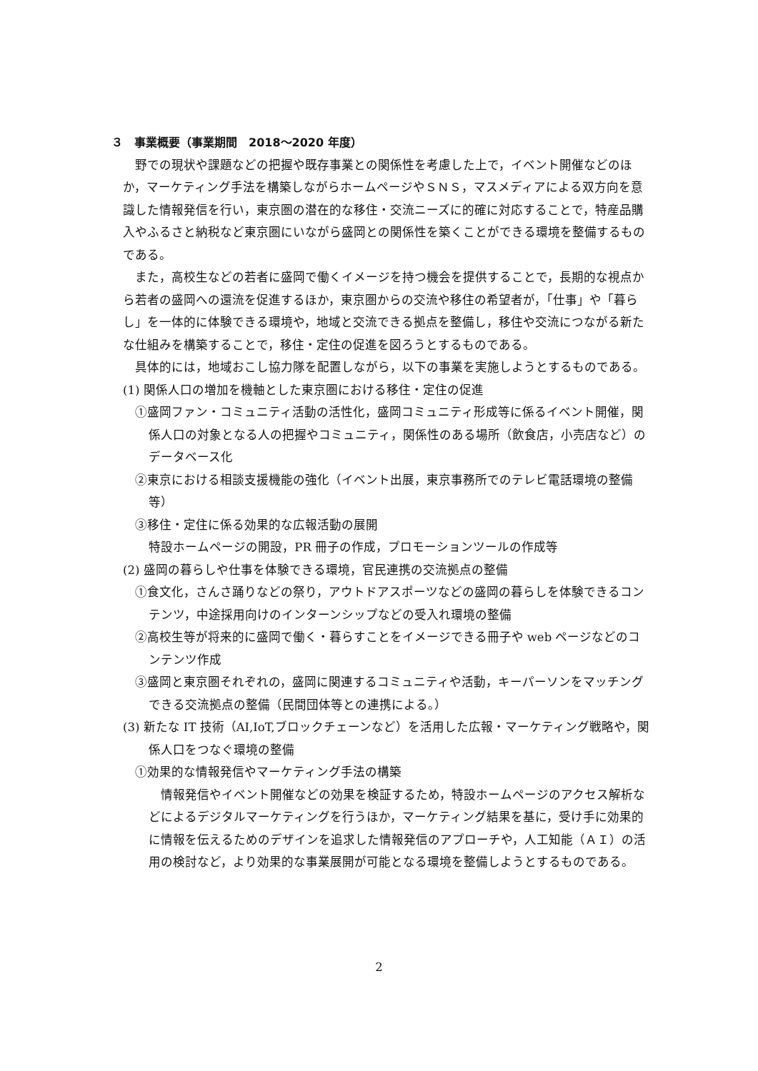３　事業概要（事業期間　2018～2020 年度）
野での現状や課題などの把握や既存事業との関係性を考慮した上で，イベント開催などのほか，マーケティング手法を構築しながらホームページやＳＮＳ，マスメディアによる双方向を意識した情報発信を行い，東京圏の潜在的な移住・交流ニーズに的確に対応することで，特産品購入やふるさと納税など東京圏にいながら盛岡との関係性を築くことができる環境を整備するものである。
また，高校生などの若者に盛岡で働くイメージを持つ機会を提供することで，長期的な視点から若者の盛岡への還流を促進するほか，東京圏からの交流や移住の希望者が，「仕事」や「暮らし」を一体的に体験できる環境や，地域と交流できる拠点を整備し，移住や交流につながる新たな仕組みを構築することで，移住・定住の促進を図ろうとするものである。
具体的には，地域おこし協力隊を配置しながら，以下の事業を実施しようとするものである。
(1) 関係人口の増加を機軸とした東京圏における移住・定住の促進
①盛岡ファン・コミュニティ活動の活性化，盛岡コミュニティ形成等に係るイベント開催，関係人口の対象となる人の把握やコミュニティ，関係性のある場所（飲食店，小売店など）のデータベース化
②東京における相談支援機能の強化（イベント出展，東京事務所でのテレビ電話環境の整備等）
③移住・定住に係る効果的な広報活動の展開
特設ホームページの開設，PR 冊子の作成，プロモーションツールの作成等
(2) 盛岡の暮らしや仕事を体験できる環境，官民連携の交流拠点の整備
①食文化，さんさ踊りなどの祭り，アウトドアスポーツなどの盛岡の暮らしを体験できるコンテンツ，中途採用向けのインターンシップなどの受入れ環境の整備
②高校生等が将来的に盛岡で働く・暮らすことをイメージできる冊子や web ページなどのコンテンツ作成
③盛岡と東京圏それぞれの，盛岡に関連するコミュニティや活動，キーパーソンをマッチングできる交流拠点の整備（民間団体等との連携による。）
(3) 新たな IT 技術（AI,IoT,ブロックチェーンなど）を活用した広報・マーケティング戦略や，関係人口をつなぐ環境の整備
①効果的な情報発信やマーケティング手法の構築
情報発信やイベント開催などの効果を検証するため，特設ホームページのアクセス解析などによるデジタルマーケティングを行うほか，マーケティング結果を基に，受け手に効果的に情報を伝えるためのデザインを追求した情報発信のアプローチや，人工知能（ＡＩ）の活用の検討など，より効果的な事業展開が可能となる環境を整備しようとするものである。
2